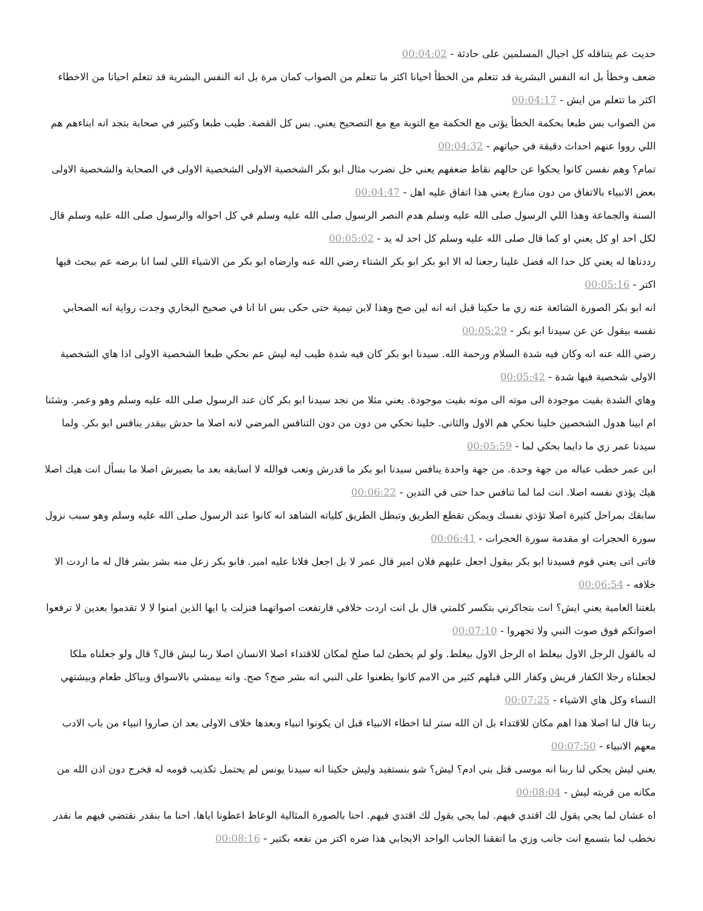حديث عم يتناقله كل اجيال المسلمين على حادثة - 00:04:02
ضعف وخطأ بل انه النفس البشرية قد تتعلم من الخطأ احيانا اكثر ما تتعلم من الصواب كمان مرة بل انه النفس البشرية قد تتعلم احيانا من الاخطاء اكثر ما تتعلم من ايش - 00:04:17
من الصواب بس طبعا بحكمة الخطأ يؤتى مع الحكمة مع التوبة مع مع التصحيح يعني. بس كل القصة. طيب طبعا وكتير في صحابة بتجد انه ابناءهم هم اللي رووا عنهم احداث دقيقة في حياتهم - 00:04:32
تمام؟ وهم نفسن كانوا يحكوا عن حالهم نقاط ضعفهم يعني خل نضرب مثال ابو بكر الشخصية الاولى الشخصية الاولى في الصحابة والشخصية الاولى بعض الانبياء بالاتفاق من دون منازع يعني هذا اتفاق عليه اهل - 00:04:47
السنة والجماعة وهذا اللي الرسول صلى الله عليه وسلم هدم النصر الرسول صلى الله عليه وسلم في كل احواله والرسول صلى الله عليه وسلم قال لكل احد او كل يعني او كما قال صلى الله عليه وسلم كل احد له يد - 00:05:02
رددناها له يعني كل حدا اله فضل علينا رجعنا له الا ابو بكر ابو بكر الشتاء رضي الله عنه وارضاه ابو بكر من الاشياء اللي لسا انا برضه عم ببحث فيها اكتر - 00:05:16
انه ابو بكر الصورة الشائعة عنه زي ما حكينا قبل انه انه لين صح وهذا لابن تيمية حتى حكى بس انا انا في صحيح البخاري وجدت رواية انه الصحابي نفسه بيقول عن عن سيدنا ابو بكر - 00:05:29
رضي الله عنه انه وكان فيه شدة السلام ورحمة الله. سيدنا ابو بكر كان فيه شدة طيب ليه ليش عم نحكي طبعا الشخصية الاولى اذا هاي الشخصية الاولى شخصية فيها شدة - 00:05:42
وهاي الشدة بقيت موجودة الى موته الى موته بقيت موجودة. يعني مثلا من نجد سيدنا ابو بكر كان عند الرسول صلى الله عليه وسلم وهو وعمر. وشئنا ام ابينا هدول الشخصين خلينا نحكي هم الاول والثاني. خلينا نحكي من دون من دون التنافس المرضي لانه اصلا ما حدش بيقدر ينافس ابو بكر. ولما سيدنا عمر زي ما دايما بحكي لما - 00:05:59
ابن عمر خطب عباله من جهة وحدة. من جهة واحدة ينافس سيدنا ابو بكر ما قدرش وتعب فوالله لا اسابقه بعد ما بصيرش اصلا ما بسأل انت هيك اصلا هيك يؤذي نفسه اصلا. انت لما لما تنافس حدا حتى في التدين - 00:06:22
سابقك بمراحل كثيرة اصلا تؤذي نفسك ويمكن تقطع الطريق وتبطل الطريق كلياته الشاهد انه كانوا عند الرسول صلى الله عليه وسلم وهو سبب نزول سورة الحجرات او مقدمة سورة الحجرات - 00:06:41
فاتى اتى يعني قوم فسيدنا ابو بكر بيقول اجعل عليهم فلان امير قال عمر لا بل اجعل فلانا عليه امير. فابو بكر زعل منه بشر بشر قال له ما اردت الا خلافه - 00:06:54
بلغتنا العامية يعني ايش؟ انت بتجاكرني بتكسر كلمتي قال بل انت اردت خلافي فارتفعت اصواتهما فنزلت يا ايها الذين امنوا لا لا تقدموا بعدين لا ترفعوا اصواتكم فوق صوت النبي ولا تجهروا - 00:07:10
له بالقول الرجل الاول بيغلط اه الرجل الاول بيغلط. ولو لم يخطئ لما صلح لمكان للاقتداء اصلا الانسان اصلا ربنا ليش قال؟ قال ولو جعلناه ملكا لجعلناه رجلا الكفار قريش وكفار اللي قبلهم كثير من الامم كانوا يطعنوا على النبي انه بشر صح؟ صح. وانه بيمشي بالاسواق وبياكل طعام وبيشتهي النساء وكل هاي الاشياء - 00:07:25
ربنا قال لنا اصلا هذا اهم مكان للاقتداء بل ان الله ستر لنا اخطاء الانبياء قبل ان يكونوا انبياء وبعدها خلاف الاولى بعد ان صاروا انبياء من باب الادب معهم الانبياء - 00:07:50
يعني ليش يحكي لنا ربنا انه موسى قتل بني ادم؟ ليش؟ شو بنستفيد وليش حكينا انه سيدنا يونس لم يحتمل تكذيب قومه له فخرج دون اذن الله من مكانه من قريته ليش - 00:08:04
اه عشان لما يجي يقول لك اقتدي فيهم. لما يجي يقول لك اقتدي فيهم. احنا بالصورة المثالية الوعاظ اعطونا اياها. احنا ما بنقدر نقتضي فيهم ما نقدر نخطب لما بتسمع انت جانب وزي ما اتفقنا الجانب الواحد الايجابي هذا ضره اكتر من نفعه بكتير - 00:08:16